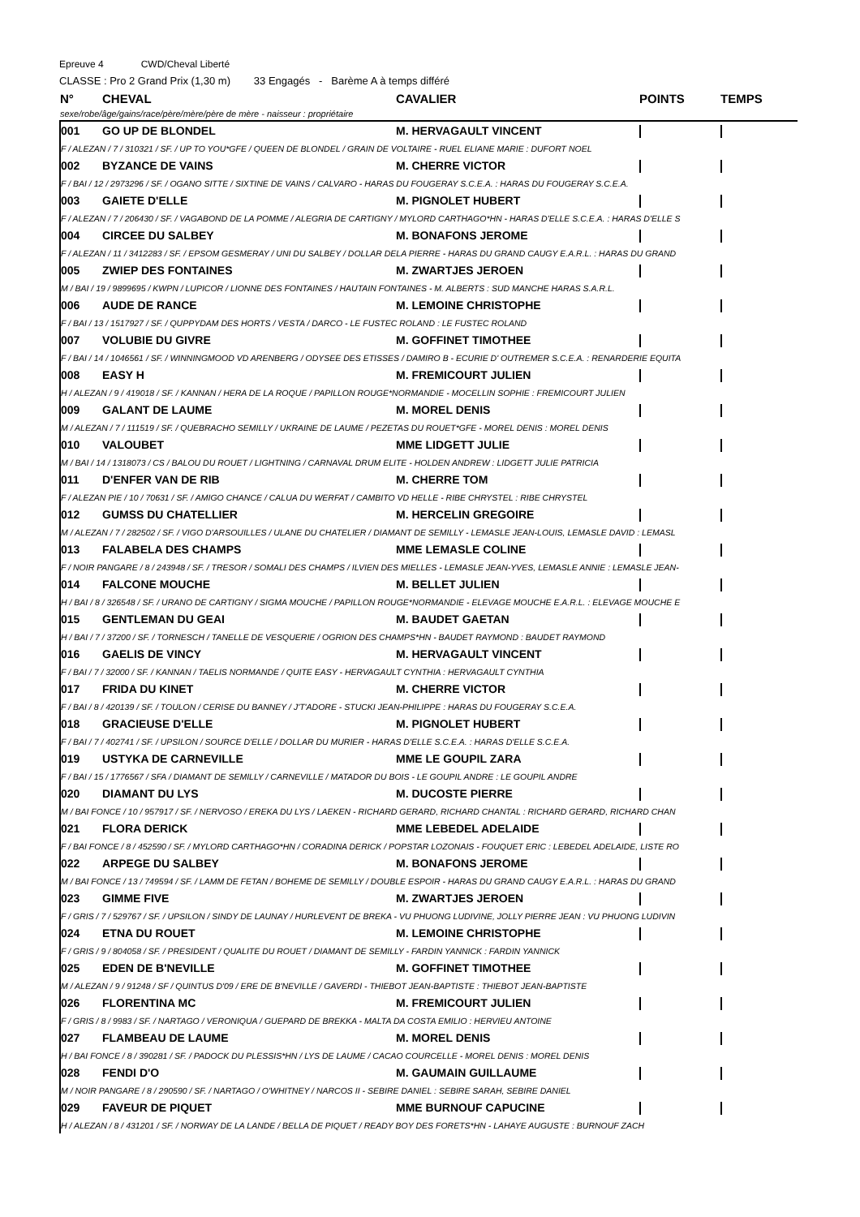Epreuve 4 CWD/Cheval Liberté
CLASSE : Pro 2 Grand Prix (1,30 m) 33 Engagés - Barème A à temps différé
| N° | CHEVAL | CAVALIER | POINTS | TEMPS |
| --- | --- | --- | --- | --- |
| sexe/robe/âge/gains/race/père/mère/père de mère - naisseur : propriétaire | | | | |
| 001 | GO UP DE BLONDEL | M. HERVAGAULT VINCENT | | |
| F / ALEZAN / 7 / 310321 / SF. / UP TO YOU*GFE / QUEEN DE BLONDEL / GRAIN DE VOLTAIRE - RUEL ELIANE MARIE : DUFORT NOEL | | | | |
| 002 | BYZANCE DE VAINS | M. CHERRE VICTOR | | |
| F / BAI / 12 / 2973296 / SF. / OGANO SITTE / SIXTINE DE VAINS / CALVARO - HARAS DU FOUGERAY S.C.E.A. : HARAS DU FOUGERAY S.C.E.A. | | | | |
| 003 | GAIETE D'ELLE | M. PIGNOLET HUBERT | | |
| F / ALEZAN / 7 / 206430 / SF. / VAGABOND DE LA POMME / ALEGRIA DE CARTIGNY / MYLORD CARTHAGO*HN - HARAS D'ELLE S.C.E.A. : HARAS D'ELLE S | | | | |
| 004 | CIRCEE DU SALBEY | M. BONAFONS JEROME | | |
| F / ALEZAN / 11 / 3412283 / SF. / EPSOM GESMERAY / UNI DU SALBEY / DOLLAR DELA PIERRE - HARAS DU GRAND CAUGY E.A.R.L. : HARAS DU GRAND | | | | |
| 005 | ZWIEP DES FONTAINES | M. ZWARTJES JEROEN | | |
| M / BAI / 19 / 9899695 / KWPN / LUPICOR / LIONNE DES FONTAINES / HAUTAIN FONTAINES - M. ALBERTS : SUD MANCHE HARAS S.A.R.L. | | | | |
| 006 | AUDE DE RANCE | M. LEMOINE CHRISTOPHE | | |
| F / BAI / 13 / 1517927 / SF. / QUPPYDAM DES HORTS / VESTA / DARCO - LE FUSTEC ROLAND : LE FUSTEC ROLAND | | | | |
| 007 | VOLUBIE DU GIVRE | M. GOFFINET TIMOTHEE | | |
| F / BAI / 14 / 1046561 / SF. / WINNINGMOOD VD ARENBERG / ODYSEE DES ETISSES / DAMIRO B - ECURIE D' OUTREMER S.C.E.A. : RENARDERIE EQUITA | | | | |
| 008 | EASY H | M. FREMICOURT JULIEN | | |
| H / ALEZAN / 9 / 419018 / SF. / KANNAN / HERA DE LA ROQUE / PAPILLON ROUGE*NORMANDIE - MOCELLIN SOPHIE : FREMICOURT JULIEN | | | | |
| 009 | GALANT DE LAUME | M. MOREL DENIS | | |
| M / ALEZAN / 7 / 111519 / SF. / QUEBRACHO SEMILLY / UKRAINE DE LAUME / PEZETAS DU ROUET*GFE - MOREL DENIS : MOREL DENIS | | | | |
| 010 | VALOUBET | MME LIDGETT JULIE | | |
| M / BAI / 14 / 1318073 / CS / BALOU DU ROUET / LIGHTNING / CARNAVAL DRUM ELITE - HOLDEN ANDREW : LIDGETT JULIE PATRICIA | | | | |
| 011 | D'ENFER VAN DE RIB | M. CHERRE TOM | | |
| F / ALEZAN PIE / 10 / 70631 / SF. / AMIGO CHANCE / CALUA DU WERFAT / CAMBITO VD HELLE - RIBE CHRYSTEL : RIBE CHRYSTEL | | | | |
| 012 | GUMSS DU CHATELLIER | M. HERCELIN GREGOIRE | | |
| M / ALEZAN / 7 / 282502 / SF. / VIGO D'ARSOUILLES / ULANE DU CHATELIER / DIAMANT DE SEMILLY - LEMASLE JEAN-LOUIS, LEMASLE DAVID : LEMASL | | | | |
| 013 | FALABELA DES CHAMPS | MME LEMASLE COLINE | | |
| F / NOIR PANGARE / 8 / 243948 / SF. / TRESOR / SOMALI DES CHAMPS / ILVIEN DES MIELLES - LEMASLE JEAN-YVES, LEMASLE ANNIE : LEMASLE JEAN- | | | | |
| 014 | FALCONE MOUCHE | M. BELLET JULIEN | | |
| H / BAI / 8 / 326548 / SF. / URANO DE CARTIGNY / SIGMA MOUCHE / PAPILLON ROUGE*NORMANDIE - ELEVAGE MOUCHE E.A.R.L. : ELEVAGE MOUCHE E | | | | |
| 015 | GENTLEMAN DU GEAI | M. BAUDET GAETAN | | |
| H / BAI / 7 / 37200 / SF. / TORNESCH / TANELLE DE VESQUERIE / OGRION DES CHAMPS*HN - BAUDET RAYMOND : BAUDET RAYMOND | | | | |
| 016 | GAELIS DE VINCY | M. HERVAGAULT VINCENT | | |
| F / BAI / 7 / 32000 / SF. / KANNAN / TAELIS NORMANDE / QUITE EASY - HERVAGAULT CYNTHIA : HERVAGAULT CYNTHIA | | | | |
| 017 | FRIDA DU KINET | M. CHERRE VICTOR | | |
| F / BAI / 8 / 420139 / SF. / TOULON / CERISE DU BANNEY / J'T'ADORE - STUCKI JEAN-PHILIPPE : HARAS DU FOUGERAY S.C.E.A. | | | | |
| 018 | GRACIEUSE D'ELLE | M. PIGNOLET HUBERT | | |
| F / BAI / 7 / 402741 / SF. / UPSILON / SOURCE D'ELLE / DOLLAR DU MURIER - HARAS D'ELLE S.C.E.A. : HARAS D'ELLE S.C.E.A. | | | | |
| 019 | USTYKA DE CARNEVILLE | MME LE GOUPIL ZARA | | |
| F / BAI / 15 / 1776567 / SFA / DIAMANT DE SEMILLY / CARNEVILLE / MATADOR DU BOIS - LE GOUPIL ANDRE : LE GOUPIL ANDRE | | | | |
| 020 | DIAMANT DU LYS | M. DUCOSTE PIERRE | | |
| M / BAI FONCE / 10 / 957917 / SF. / NERVOSO / EREKA DU LYS / LAEKEN - RICHARD GERARD, RICHARD CHANTAL : RICHARD GERARD, RICHARD CHAN | | | | |
| 021 | FLORA DERICK | MME LEBEDEL ADELAIDE | | |
| F / BAI FONCE / 8 / 452590 / SF. / MYLORD CARTHAGO*HN / CORADINA DERICK / POPSTAR LOZONAIS - FOUQUET ERIC : LEBEDEL ADELAIDE, LISTE RO | | | | |
| 022 | ARPEGE DU SALBEY | M. BONAFONS JEROME | | |
| M / BAI FONCE / 13 / 749594 / SF. / LAMM DE FETAN / BOHEME DE SEMILLY / DOUBLE ESPOIR - HARAS DU GRAND CAUGY E.A.R.L. : HARAS DU GRAND | | | | |
| 023 | GIMME FIVE | M. ZWARTJES JEROEN | | |
| F / GRIS / 7 / 529767 / SF. / UPSILON / SINDY DE LAUNAY / HURLEVENT DE BREKA - VU PHUONG LUDIVINE, JOLLY PIERRE JEAN : VU PHUONG LUDIVIN | | | | |
| 024 | ETNA DU ROUET | M. LEMOINE CHRISTOPHE | | |
| F / GRIS / 9 / 804058 / SF. / PRESIDENT / QUALITE DU ROUET / DIAMANT DE SEMILLY - FARDIN YANNICK : FARDIN YANNICK | | | | |
| 025 | EDEN DE B'NEVILLE | M. GOFFINET TIMOTHEE | | |
| M / ALEZAN / 9 / 91248 / SF / QUINTUS D'09 / ERE DE B'NEVILLE / GAVERDI - THIEBOT JEAN-BAPTISTE : THIEBOT JEAN-BAPTISTE | | | | |
| 026 | FLORENTINA MC | M. FREMICOURT JULIEN | | |
| F / GRIS / 8 / 9983 / SF. / NARTAGO / VERONIQUA / GUEPARD DE BREKKA - MALTA DA COSTA EMILIO : HERVIEU ANTOINE | | | | |
| 027 | FLAMBEAU DE LAUME | M. MOREL DENIS | | |
| H / BAI FONCE / 8 / 390281 / SF. / PADOCK DU PLESSIS*HN / LYS DE LAUME / CACAO COURCELLE - MOREL DENIS : MOREL DENIS | | | | |
| 028 | FENDI D'O | M. GAUMAIN GUILLAUME | | |
| M / NOIR PANGARE / 8 / 290590 / SF. / NARTAGO / O'WHITNEY / NARCOS II - SEBIRE DANIEL : SEBIRE SARAH, SEBIRE DANIEL | | | | |
| 029 | FAVEUR DE PIQUET | MME BURNOUF CAPUCINE | | |
| H / ALEZAN / 8 / 431201 / SF. / NORWAY DE LA LANDE / BELLA DE PIQUET / READY BOY DES FORETS*HN - LAHAYE AUGUSTE : BURNOUF ZACH | | | | |